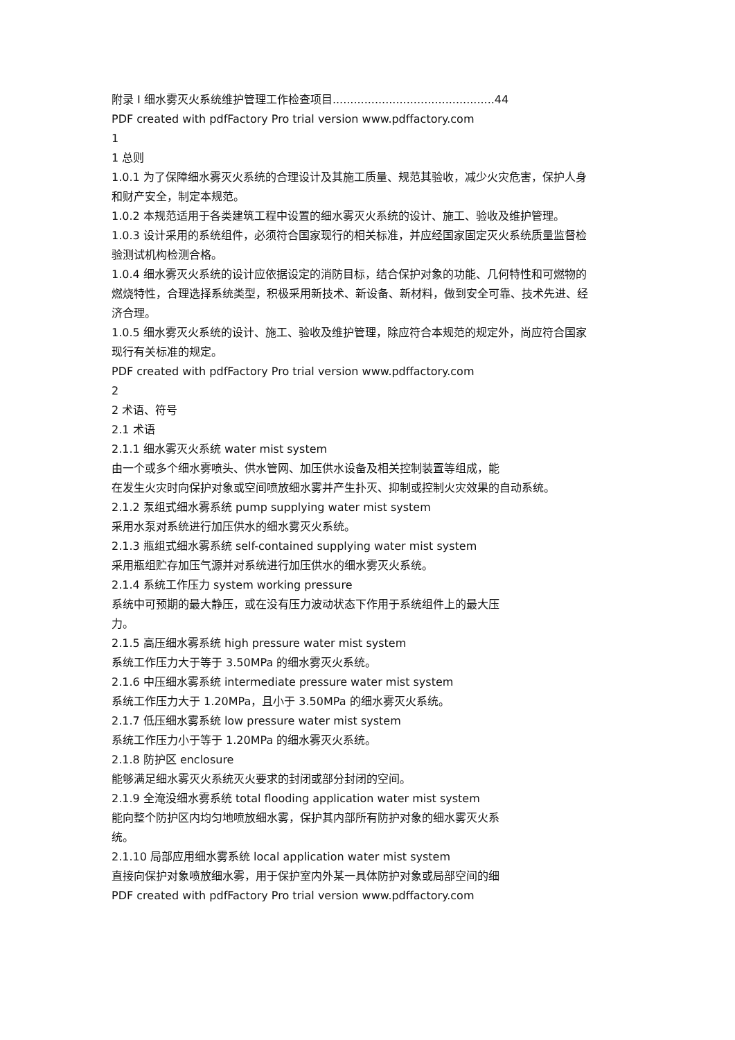附录 I 细水雾灭火系统维护管理工作检查项目..............................................44
PDF created with pdfFactory Pro trial version www.pdffactory.com
1
1 总则
1.0.1 为了保障细水雾灭火系统的合理设计及其施工质量、规范其验收，减少火灾危害，保护人身和财产安全，制定本规范。
1.0.2 本规范适用于各类建筑工程中设置的细水雾灭火系统的设计、施工、验收及维护管理。
1.0.3 设计采用的系统组件，必须符合国家现行的相关标准，并应经国家固定灭火系统质量监督检验测试机构检测合格。
1.0.4 细水雾灭火系统的设计应依据设定的消防目标，结合保护对象的功能、几何特性和可燃物的燃烧特性，合理选择系统类型，积极采用新技术、新设备、新材料，做到安全可靠、技术先进、经济合理。
1.0.5 细水雾灭火系统的设计、施工、验收及维护管理，除应符合本规范的规定外，尚应符合国家现行有关标准的规定。
PDF created with pdfFactory Pro trial version www.pdffactory.com
2
2 术语、符号
2.1 术语
2.1.1 细水雾灭火系统 water mist system
由一个或多个细水雾喷头、供水管网、加压供水设备及相关控制装置等组成，能
在发生火灾时向保护对象或空间喷放细水雾并产生扑灭、抑制或控制火灾效果的自动系统。
2.1.2 泵组式细水雾系统 pump supplying water mist system
采用水泵对系统进行加压供水的细水雾灭火系统。
2.1.3 瓶组式细水雾系统 self-contained supplying water mist system
采用瓶组贮存加压气源并对系统进行加压供水的细水雾灭火系统。
2.1.4 系统工作压力 system working pressure
系统中可预期的最大静压，或在没有压力波动状态下作用于系统组件上的最大压
力。
2.1.5 高压细水雾系统 high pressure water mist system
系统工作压力大于等于 3.50MPa 的细水雾灭火系统。
2.1.6 中压细水雾系统 intermediate pressure water mist system
系统工作压力大于 1.20MPa，且小于 3.50MPa 的细水雾灭火系统。
2.1.7 低压细水雾系统 low pressure water mist system
系统工作压力小于等于 1.20MPa 的细水雾灭火系统。
2.1.8 防护区 enclosure
能够满足细水雾灭火系统灭火要求的封闭或部分封闭的空间。
2.1.9 全淹没细水雾系统 total flooding application water mist system
能向整个防护区内均匀地喷放细水雾，保护其内部所有防护对象的细水雾灭火系
统。
2.1.10 局部应用细水雾系统 local application water mist system
直接向保护对象喷放细水雾，用于保护室内外某一具体防护对象或局部空间的细
PDF created with pdfFactory Pro trial version www.pdffactory.com